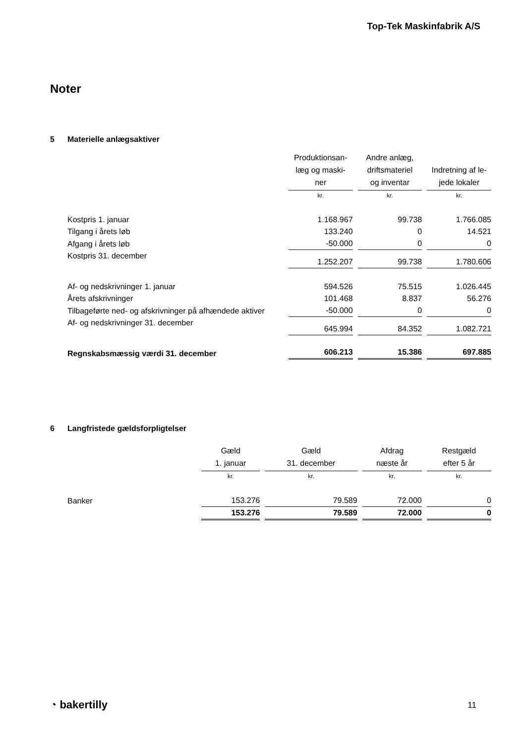Top-Tek Maskinfabrik A/S
Noter
5 Materielle anlægsaktiver
| | Produktionsan- læg og maski- ner | Andre anlæg, driftsmateriel og inventar | Indretning af le- jede lokaler |
| | kr. | kr. | kr. |
| Kostpris 1. januar | 1.168.967 | 99.738 | 1.766.085 |
| Tilgang i årets løb | 133.240 | 0 | 14.521 |
| Afgang i årets løb | -50.000 | 0 | 0 |
| Kostpris 31. december | 1.252.207 | 99.738 | 1.780.606 |
| Af- og nedskrivninger 1. januar | 594.526 | 75.515 | 1.026.445 |
| Årets afskrivninger | 101.468 | 8.837 | 56.276 |
| Tilbageførte ned- og afskrivninger på afhændede aktiver | -50.000 | 0 | 0 |
| Af- og nedskrivninger 31. december | 645.994 | 84.352 | 1.082.721 |
| Regnskabsmæssig værdi 31. december | 606.213 | 15.386 | 697.885 |
6 Langfristede gældsforpligtelser
| | Gæld 1. januar | Gæld 31. december | Afdrag næste år | Restgæld efter 5 år |
| | kr. | kr. | kr. | kr. |
| Banker | 153.276 | 79.589 | 72.000 | 0 |
| | 153.276 | 79.589 | 72.000 | 0 |
◔ bakertilly 11